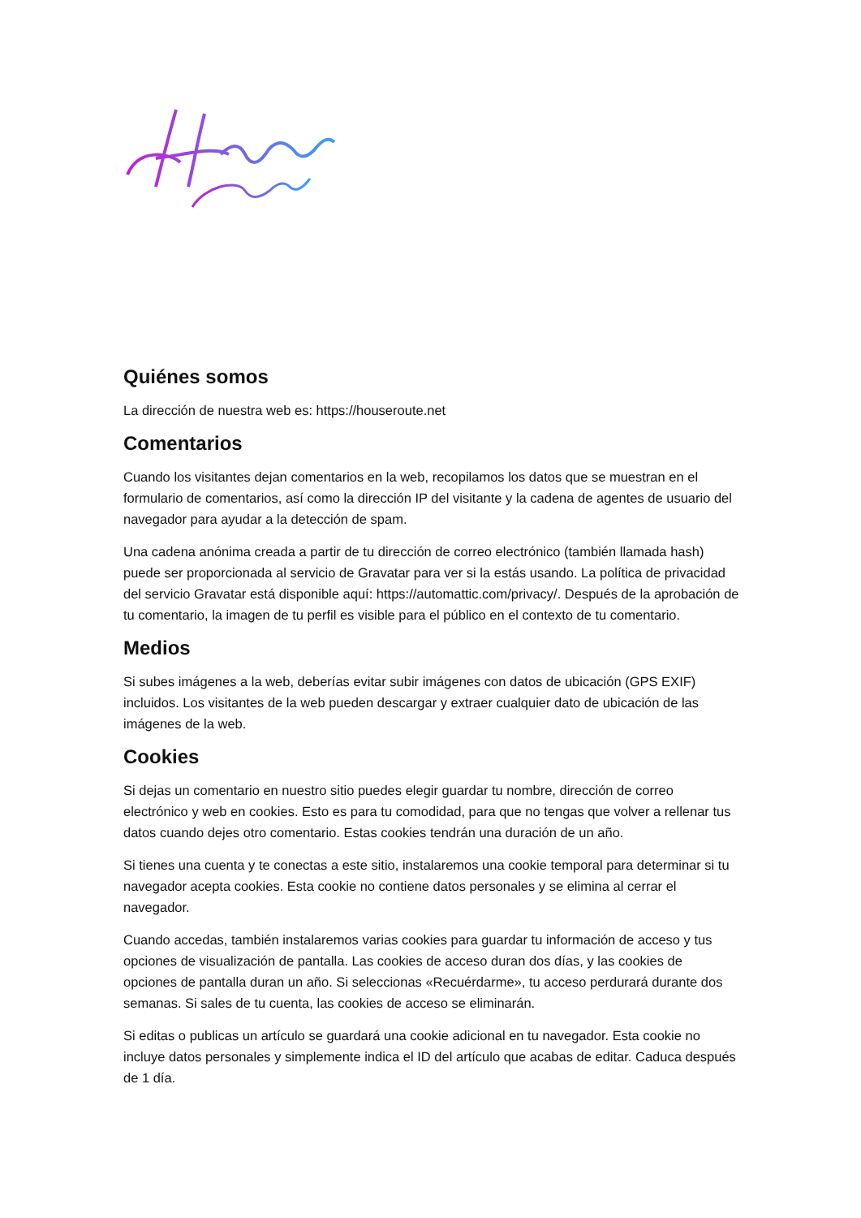Quiénes somos
La dirección de nuestra web es: https://houseroute.net
Comentarios
Cuando los visitantes dejan comentarios en la web, recopilamos los datos que se muestran en el formulario de comentarios, así como la dirección IP del visitante y la cadena de agentes de usuario del navegador para ayudar a la detección de spam.
Una cadena anónima creada a partir de tu dirección de correo electrónico (también llamada hash) puede ser proporcionada al servicio de Gravatar para ver si la estás usando. La política de privacidad del servicio Gravatar está disponible aquí: https://automattic.com/privacy/. Después de la aprobación de tu comentario, la imagen de tu perfil es visible para el público en el contexto de tu comentario.
Medios
Si subes imágenes a la web, deberías evitar subir imágenes con datos de ubicación (GPS EXIF) incluidos. Los visitantes de la web pueden descargar y extraer cualquier dato de ubicación de las imágenes de la web.
Cookies
Si dejas un comentario en nuestro sitio puedes elegir guardar tu nombre, dirección de correo electrónico y web en cookies. Esto es para tu comodidad, para que no tengas que volver a rellenar tus datos cuando dejes otro comentario. Estas cookies tendrán una duración de un año.
Si tienes una cuenta y te conectas a este sitio, instalaremos una cookie temporal para determinar si tu navegador acepta cookies. Esta cookie no contiene datos personales y se elimina al cerrar el navegador.
Cuando accedas, también instalaremos varias cookies para guardar tu información de acceso y tus opciones de visualización de pantalla. Las cookies de acceso duran dos días, y las cookies de opciones de pantalla duran un año. Si seleccionas «Recuérdarme», tu acceso perdurará durante dos semanas. Si sales de tu cuenta, las cookies de acceso se eliminarán.
Si editas o publicas un artículo se guardará una cookie adicional en tu navegador. Esta cookie no incluye datos personales y simplemente indica el ID del artículo que acabas de editar. Caduca después de 1 día.